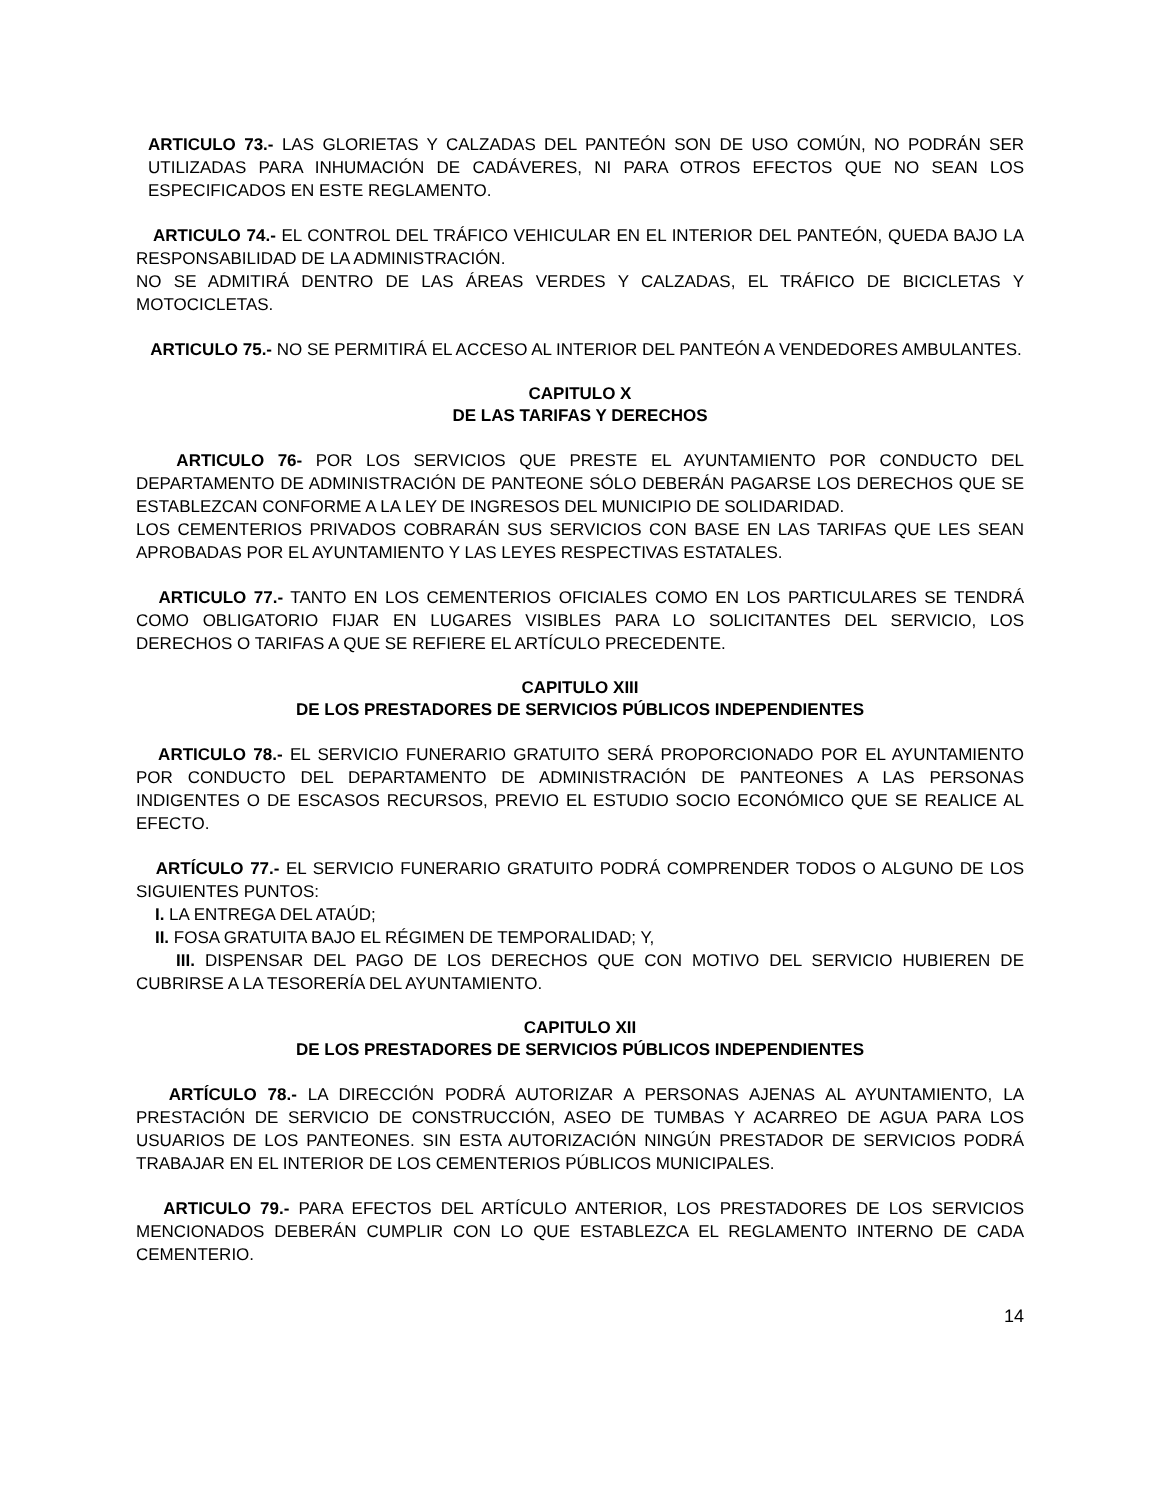ARTICULO 73.- LAS GLORIETAS Y CALZADAS DEL PANTEÓN SON DE USO COMÚN, NO PODRÁN SER UTILIZADAS PARA INHUMACIÓN DE CADÁVERES, NI PARA OTROS EFECTOS QUE NO SEAN LOS ESPECIFICADOS EN ESTE REGLAMENTO.
ARTICULO 74.- EL CONTROL DEL TRÁFICO VEHICULAR EN EL INTERIOR DEL PANTEÓN, QUEDA BAJO LA RESPONSABILIDAD DE LA ADMINISTRACIÓN.
NO SE ADMITIRÁ DENTRO DE LAS ÁREAS VERDES Y CALZADAS, EL TRÁFICO DE BICICLETAS Y MOTOCICLETAS.
ARTICULO 75.- NO SE PERMITIRÁ EL ACCESO AL INTERIOR DEL PANTEÓN A VENDEDORES AMBULANTES.
CAPITULO X
DE LAS TARIFAS Y DERECHOS
ARTICULO 76- POR LOS SERVICIOS QUE PRESTE EL AYUNTAMIENTO POR CONDUCTO DEL DEPARTAMENTO DE ADMINISTRACIÓN DE PANTEONE SÓLO DEBERÁN PAGARSE LOS DERECHOS QUE SE ESTABLEZCAN CONFORME A LA LEY DE INGRESOS DEL MUNICIPIO DE SOLIDARIDAD.
LOS CEMENTERIOS PRIVADOS COBRARÁN SUS SERVICIOS CON BASE EN LAS TARIFAS QUE LES SEAN APROBADAS POR EL AYUNTAMIENTO Y LAS LEYES RESPECTIVAS ESTATALES.
ARTICULO 77.- TANTO EN LOS CEMENTERIOS OFICIALES COMO EN LOS PARTICULARES SE TENDRÁ COMO OBLIGATORIO FIJAR EN LUGARES VISIBLES PARA LO SOLICITANTES DEL SERVICIO, LOS DERECHOS O TARIFAS A QUE SE REFIERE EL ARTÍCULO PRECEDENTE.
CAPITULO XIII
DE LOS PRESTADORES DE SERVICIOS PÚBLICOS INDEPENDIENTES
ARTICULO 78.- EL SERVICIO FUNERARIO GRATUITO SERÁ PROPORCIONADO POR EL AYUNTAMIENTO POR CONDUCTO DEL DEPARTAMENTO DE ADMINISTRACIÓN DE PANTEONES A LAS PERSONAS INDIGENTES O DE ESCASOS RECURSOS, PREVIO EL ESTUDIO SOCIO ECONÓMICO QUE SE REALICE AL EFECTO.
ARTÍCULO 77.- EL SERVICIO FUNERARIO GRATUITO PODRÁ COMPRENDER TODOS O ALGUNO DE LOS SIGUIENTES PUNTOS:
I. LA ENTREGA DEL ATAÚD;
II. FOSA GRATUITA BAJO EL RÉGIMEN DE TEMPORALIDAD; Y,
III. DISPENSAR DEL PAGO DE LOS DERECHOS QUE CON MOTIVO DEL SERVICIO HUBIEREN DE CUBRIRSE A LA TESORERÍA DEL AYUNTAMIENTO.
CAPITULO XII
DE LOS PRESTADORES DE SERVICIOS PÚBLICOS INDEPENDIENTES
ARTÍCULO 78.- LA DIRECCIÓN PODRÁ AUTORIZAR A PERSONAS AJENAS AL AYUNTAMIENTO, LA PRESTACIÓN DE SERVICIO DE CONSTRUCCIÓN, ASEO DE TUMBAS Y ACARREO DE AGUA PARA LOS USUARIOS DE LOS PANTEONES. SIN ESTA AUTORIZACIÓN NINGÚN PRESTADOR DE SERVICIOS PODRÁ TRABAJAR EN EL INTERIOR DE LOS CEMENTERIOS PÚBLICOS MUNICIPALES.
ARTICULO 79.- PARA EFECTOS DEL ARTÍCULO ANTERIOR, LOS PRESTADORES DE LOS SERVICIOS MENCIONADOS DEBERÁN CUMPLIR CON LO QUE ESTABLEZCA EL REGLAMENTO INTERNO DE CADA CEMENTERIO.
14